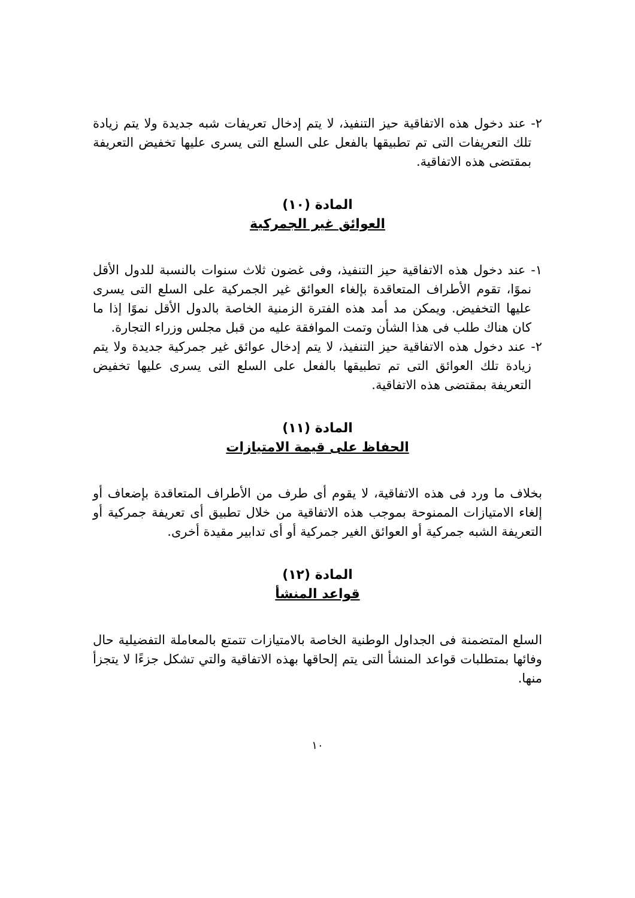٢- عند دخول هذه الاتفاقية حيز التنفيذ، لا يتم إدخال تعريفات شبه جديدة ولا يتم زيادة تلك التعريفات التى تم تطبيقها بالفعل على السلع التى يسرى عليها تخفيض التعريفة بمقتضى هذه الاتفاقية.
المادة (١٠)
العوائق غير الجمركية
١- عند دخول هذه الاتفاقية حيز التنفيذ، وفى غضون ثلاث سنوات بالنسبة للدول الأقل نموًا، تقوم الأطراف المتعاقدة بإلغاء العوائق غير الجمركية على السلع التى يسرى عليها التخفيض. ويمكن مد أمد هذه الفترة الزمنية الخاصة بالدول الأقل نموًا إذا ما كان هناك طلب فى هذا الشأن وتمت الموافقة عليه من قبل مجلس وزراء التجارة.
٢- عند دخول هذه الاتفاقية حيز التنفيذ، لا يتم إدخال عوائق غير جمركية جديدة ولا يتم زيادة تلك العوائق التى تم تطبيقها بالفعل على السلع التى يسرى عليها تخفيض التعريفة بمقتضى هذه الاتفاقية.
المادة (١١)
الحفاظ على قيمة الامتيازات
بخلاف ما ورد فى هذه الاتفاقية، لا يقوم أى طرف من الأطراف المتعاقدة بإضعاف أو إلغاء الامتيازات الممنوحة بموجب هذه الاتفاقية من خلال تطبيق أى تعريفة جمركية أو التعريفة الشبه جمركية أو العوائق الغير جمركية أو أى تدابير مقيدة أخرى.
المادة (١٢)
قواعد المنشأ
السلع المتضمنة فى الجداول الوطنية الخاصة بالامتيازات تتمتع بالمعاملة التفضيلية حال وفائها بمتطلبات قواعد المنشأ التى يتم إلحاقها بهذه الاتفاقية والتي تشكل جزءًا لا يتجزأ منها.
١٠